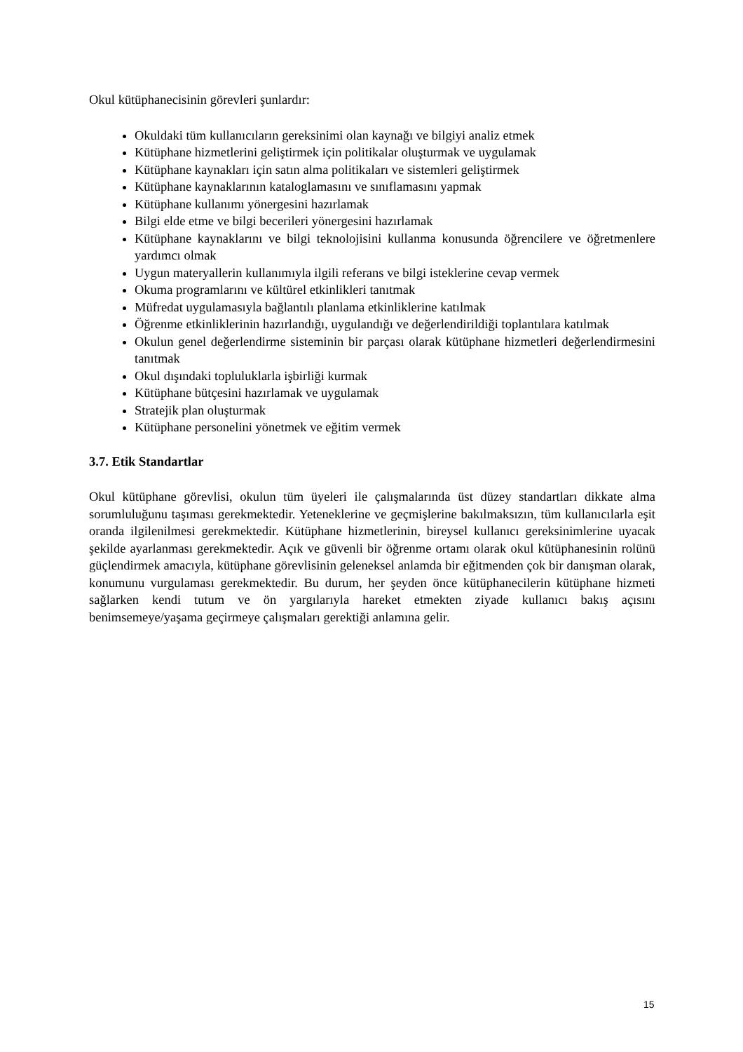Okul kütüphanecisinin görevleri şunlardır:
Okuldaki tüm kullanıcıların gereksinimi olan kaynağı ve bilgiyi analiz etmek
Kütüphane hizmetlerini geliştirmek için politikalar oluşturmak ve uygulamak
Kütüphane kaynakları için satın alma politikaları ve sistemleri geliştirmek
Kütüphane kaynaklarının kataloglamasını ve sınıflamasını yapmak
Kütüphane kullanımı yönergesini hazırlamak
Bilgi elde etme ve bilgi becerileri yönergesini hazırlamak
Kütüphane kaynaklarını ve bilgi teknolojisini kullanma konusunda öğrencilere ve öğretmenlere yardımcı olmak
Uygun materyallerin kullanımıyla ilgili referans ve bilgi isteklerine cevap vermek
Okuma programlarını ve kültürel etkinlikleri tanıtmak
Müfredat uygulamasıyla bağlantılı planlama etkinliklerine katılmak
Öğrenme etkinliklerinin hazırlandığı, uygulandığı ve değerlendirildiği toplantılara katılmak
Okulun genel değerlendirme sisteminin bir parçası olarak kütüphane hizmetleri değerlendirmesini tanıtmak
Okul dışındaki topluluklarla işbirliği kurmak
Kütüphane bütçesini hazırlamak ve uygulamak
Stratejik plan oluşturmak
Kütüphane personelini yönetmek ve eğitim vermek
3.7. Etik Standartlar
Okul kütüphane görevlisi, okulun tüm üyeleri ile çalışmalarında üst düzey standartları dikkate alma sorumluluğunu taşıması gerekmektedir. Yeteneklerine ve geçmişlerine bakılmaksızın, tüm kullanıcılarla eşit oranda ilgilenilmesi gerekmektedir. Kütüphane hizmetlerinin, bireysel kullanıcı gereksinimlerine uyacak şekilde ayarlanması gerekmektedir. Açık ve güvenli bir öğrenme ortamı olarak okul kütüphanesinin rolünü güçlendirmek amacıyla, kütüphane görevlisinin geleneksel anlamda bir eğitmenden çok bir danışman olarak, konumunu vurgulaması gerekmektedir. Bu durum, her şeyden önce kütüphanecilerin kütüphane hizmeti sağlarken kendi tutum ve ön yargılarıyla hareket etmekten ziyade kullanıcı bakış açısını benimsemeye/yaşama geçirmeye çalışmaları gerektiği anlamına gelir.
15